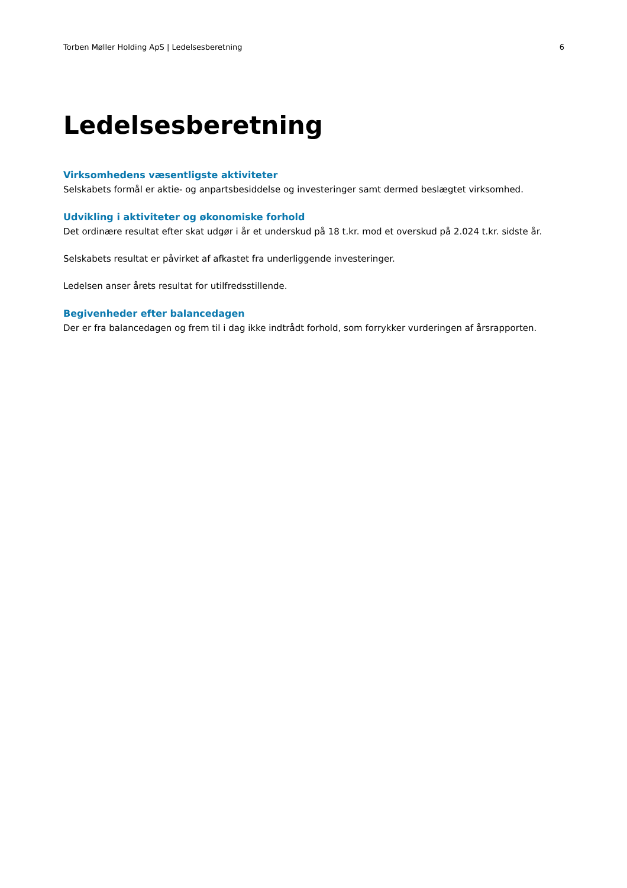Torben Møller Holding ApS | Ledelsesberetning 6
Ledelsesberetning
Virksomhedens væsentligste aktiviteter
Selskabets formål er aktie- og anpartsbesiddelse og investeringer samt dermed beslægtet virksomhed.
Udvikling i aktiviteter og økonomiske forhold
Det ordinære resultat efter skat udgør i år et underskud på 18 t.kr. mod et overskud på 2.024 t.kr. sidste år.
Selskabets resultat er påvirket af afkastet fra underliggende investeringer.
Ledelsen anser årets resultat for utilfredsstillende.
Begivenheder efter balancedagen
Der er fra balancedagen og frem til i dag ikke indtrådt forhold, som forrykker vurderingen af årsrapporten.